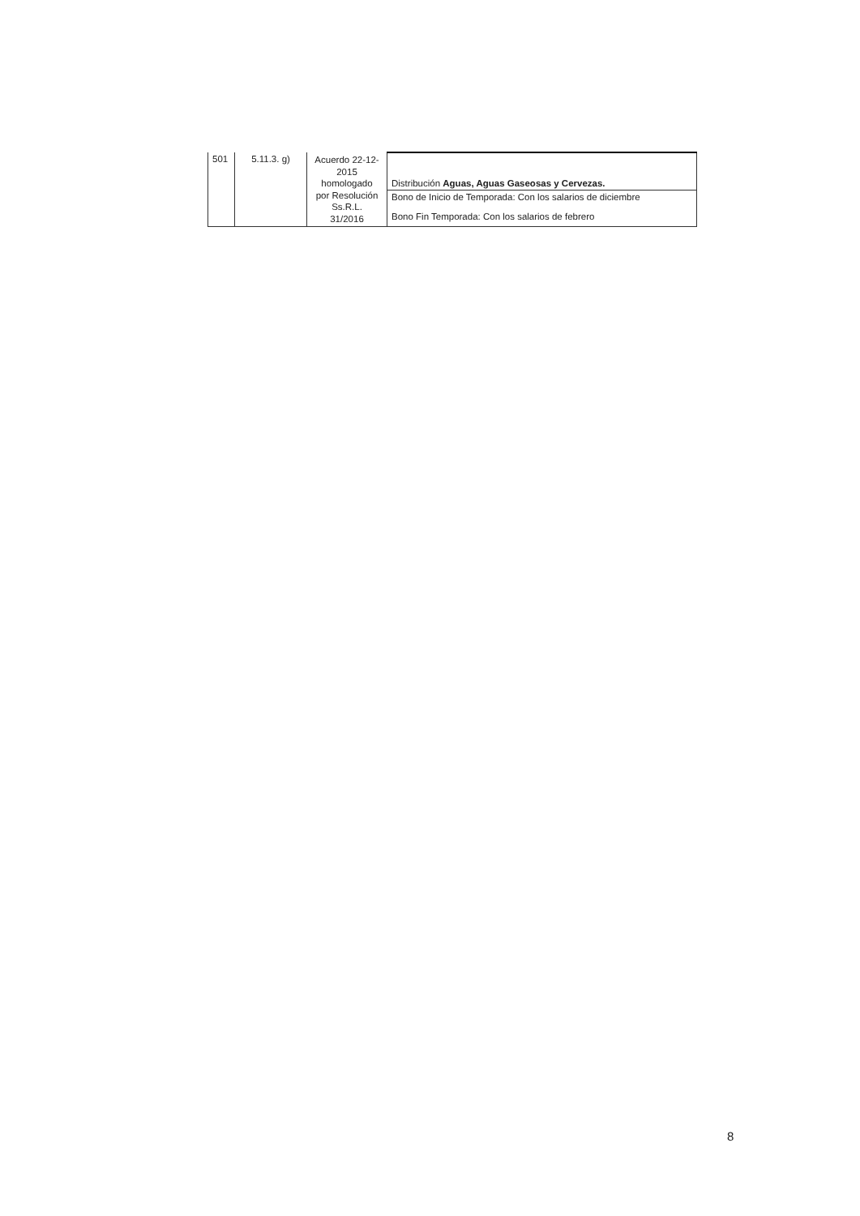| 501 | 5.11.3. g) | Acuerdo 22-12- 2015 homologado por Resolución Ss.R.L. 31/2016 | Distribución Aguas, Aguas Gaseosas y Cervezas. |
| | | | Bono de Inicio de Temporada: Con los salarios de diciembre Bono Fin Temporada: Con los salarios de febrero |
8